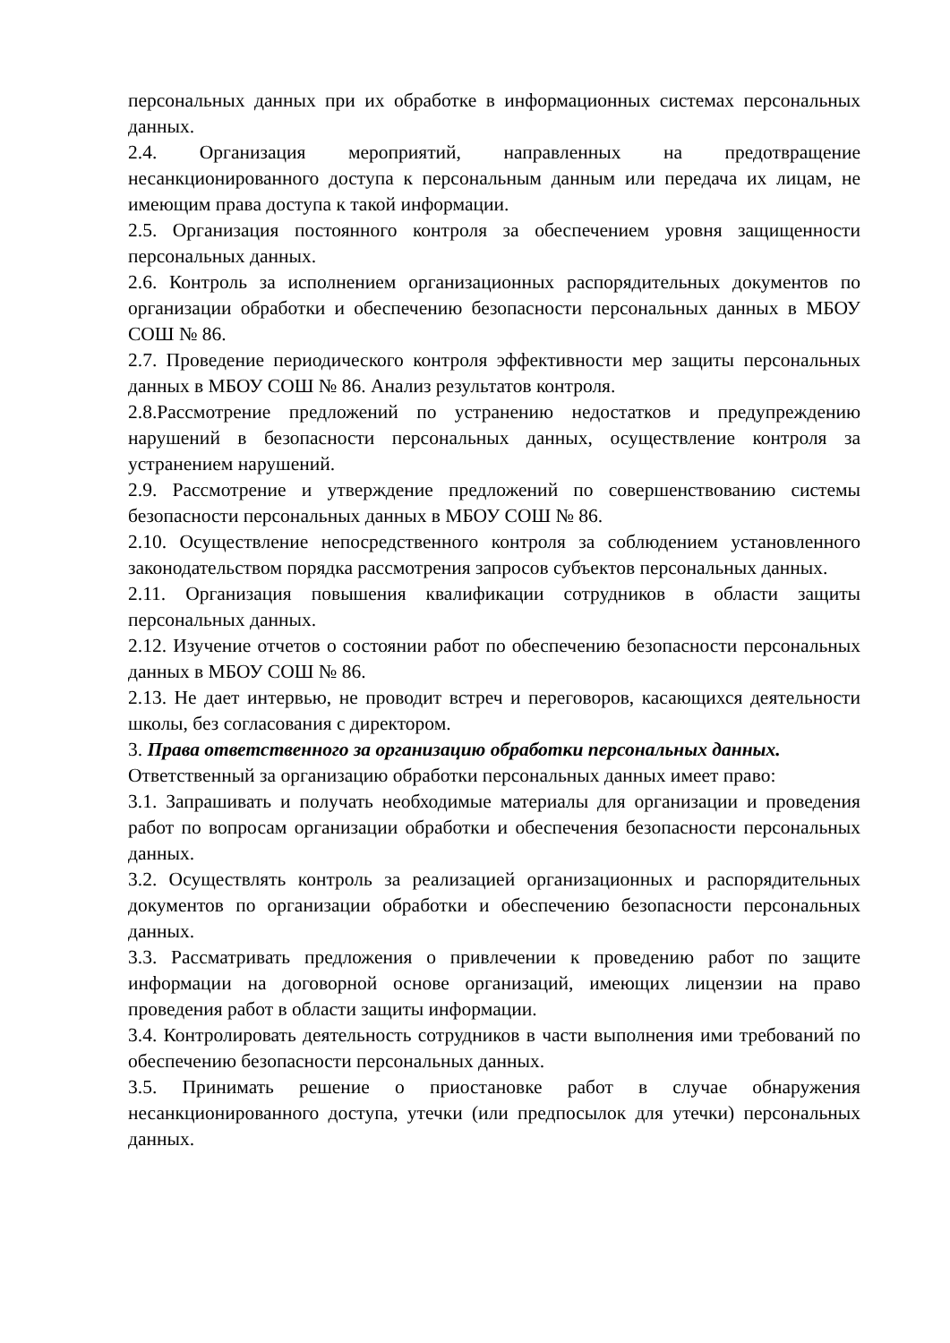персональных данных при их обработке в информационных системах персональных данных.
2.4. Организация мероприятий, направленных на предотвращение несанкционированного доступа к персональным данным или передача их лицам, не имеющим права доступа к такой информации.
2.5. Организация постоянного контроля за обеспечением уровня защищенности персональных данных.
2.6. Контроль за исполнением организационных распорядительных документов по организации обработки и обеспечению безопасности персональных данных в МБОУ СОШ № 86.
2.7. Проведение периодического контроля эффективности мер защиты персональных данных в МБОУ СОШ № 86. Анализ результатов контроля.
2.8.Рассмотрение предложений по устранению недостатков и предупреждению нарушений в безопасности персональных данных, осуществление контроля за устранением нарушений.
2.9. Рассмотрение и утверждение предложений по совершенствованию системы безопасности персональных данных в МБОУ СОШ № 86.
2.10. Осуществление непосредственного контроля за соблюдением установленного законодательством порядка рассмотрения запросов субъектов персональных данных.
2.11. Организация повышения квалификации сотрудников в области защиты персональных данных.
2.12. Изучение отчетов о состоянии работ по обеспечению безопасности персональных данных в МБОУ СОШ № 86.
2.13. Не дает интервью, не проводит встреч и переговоров, касающихся деятельности школы, без согласования с директором.
3. Права ответственного за организацию обработки персональных данных.
Ответственный за организацию обработки персональных данных имеет право:
3.1. Запрашивать и получать необходимые материалы для организации и проведения работ по вопросам организации обработки и обеспечения безопасности персональных данных.
3.2. Осуществлять контроль за реализацией организационных и распорядительных документов по организации обработки и обеспечению безопасности персональных данных.
3.3. Рассматривать предложения о привлечении к проведению работ по защите информации на договорной основе организаций, имеющих лицензии на право проведения работ в области защиты информации.
3.4. Контролировать деятельность сотрудников в части выполнения ими требований по обеспечению безопасности персональных данных.
3.5. Принимать решение о приостановке работ в случае обнаружения несанкционированного доступа, утечки (или предпосылок для утечки) персональных данных.